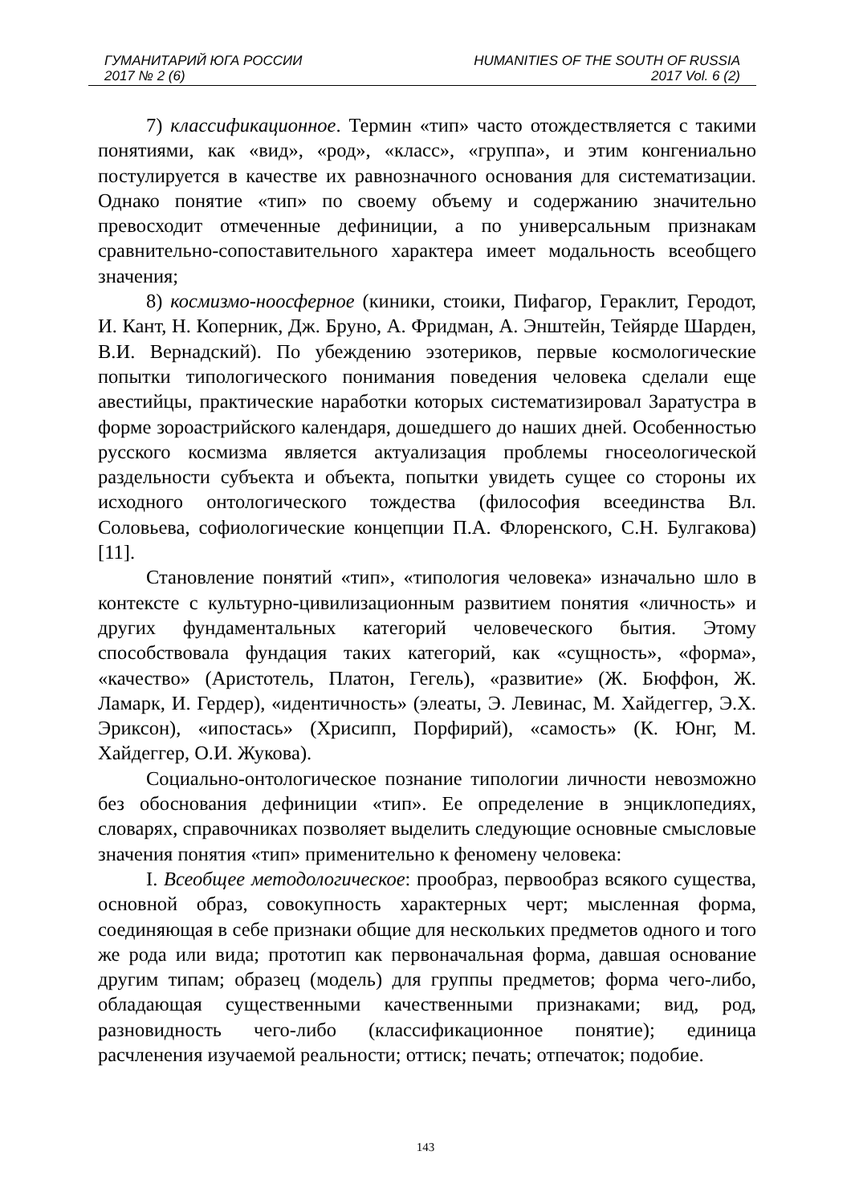ГУМАНИТАРИЙ ЮГА РОССИИ HUMANITIES OF THE SOUTH OF RUSSIA
2017 № 2 (6) 2017 Vol. 6 (2)
7) классификационное. Термин «тип» часто отождествляется с такими понятиями, как «вид», «род», «класс», «группа», и этим конгениально постулируется в качестве их равнозначного основания для систематизации. Однако понятие «тип» по своему объему и содержанию значительно превосходит отмеченные дефиниции, а по универсальным признакам сравнительно-сопоставительного характера имеет модальность всеобщего значения;
8) космизмо-ноосферное (киники, стоики, Пифагор, Гераклит, Геродот, И. Кант, Н. Коперник, Дж. Бруно, А. Фридман, А. Энштейн, Тейярде Шарден, В.И. Вернадский). По убеждению эзотериков, первые космологические попытки типологического понимания поведения человека сделали еще авестийцы, практические наработки которых систематизировал Заратустра в форме зороастрийского календаря, дошедшего до наших дней. Особенностью русского космизма является актуализация проблемы гносеологической раздельности субъекта и объекта, попытки увидеть сущее со стороны их исходного онтологического тождества (философия всеединства Вл. Соловьева, софиологические концепции П.А. Флоренского, С.Н. Булгакова) [11].
Становление понятий «тип», «типология человека» изначально шло в контексте с культурно-цивилизационным развитием понятия «личность» и других фундаментальных категорий человеческого бытия. Этому способствовала фундация таких категорий, как «сущность», «форма», «качество» (Аристотель, Платон, Гегель), «развитие» (Ж. Бюффон, Ж. Ламарк, И. Гердер), «идентичность» (элеаты, Э. Левинас, М. Хайдеггер, Э.Х. Эриксон), «ипостась» (Хрисипп, Порфирий), «самость» (К. Юнг, М. Хайдеггер, О.И. Жукова).
Социально-онтологическое познание типологии личности невозможно без обоснования дефиниции «тип». Ее определение в энциклопедиях, словарях, справочниках позволяет выделить следующие основные смысловые значения понятия «тип» применительно к феномену человека:
I. Всеобщее методологическое: прообраз, первообраз всякого существа, основной образ, совокупность характерных черт; мысленная форма, соединяющая в себе признаки общие для нескольких предметов одного и того же рода или вида; прототип как первоначальная форма, давшая основание другим типам; образец (модель) для группы предметов; форма чего-либо, обладающая существенными качественными признаками; вид, род, разновидность чего-либо (классификационное понятие); единица расчленения изучаемой реальности; оттиск; печать; отпечаток; подобие.
143